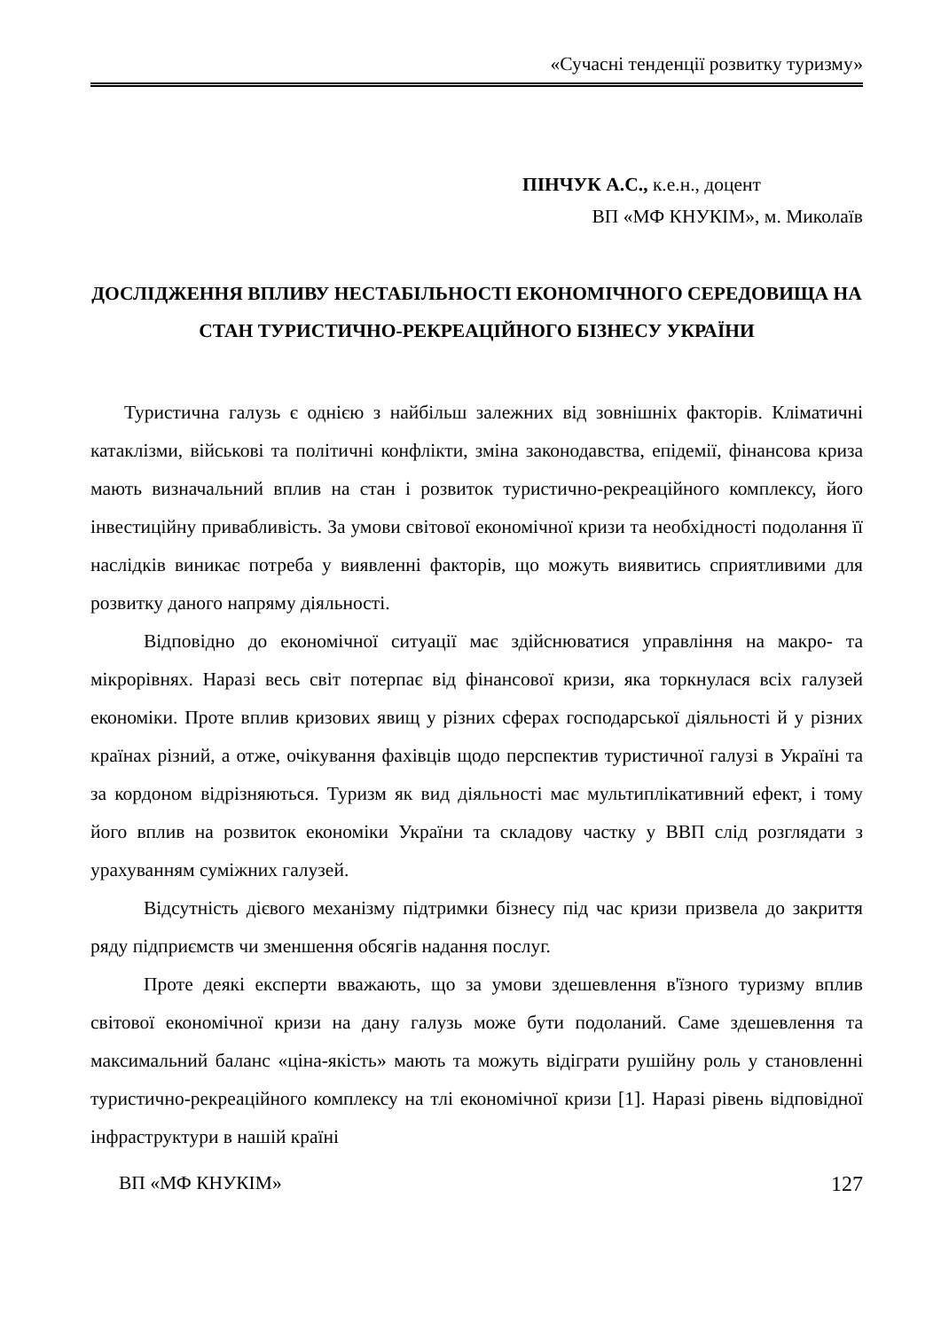«Сучасні тенденції розвитку туризму»
ПІНЧУК А.С., к.е.н., доцент
ВП «МФ КНУКІМ», м. Миколаїв
ДОСЛІДЖЕННЯ ВПЛИВУ НЕСТАБІЛЬНОСТІ ЕКОНОМІЧНОГО СЕРЕДОВИЩА НА СТАН ТУРИСТИЧНО-РЕКРЕАЦІЙНОГО БІЗНЕСУ УКРАЇНИ
Туристична галузь є однією з найбільш залежних від зовнішніх факторів. Кліматичні катаклізми, військові та політичні конфлікти, зміна законодавства, епідемії, фінансова криза мають визначальний вплив на стан і розвиток туристично-рекреаційного комплексу, його інвестиційну привабливість. За умови світової економічної кризи та необхідності подолання її наслідків виникає потреба у виявленні факторів, що можуть виявитись сприятливими для розвитку даного напряму діяльності.
Відповідно до економічної ситуації має здійснюватися управління на макро- та мікрорівнях. Наразі весь світ потерпає від фінансової кризи, яка торкнулася всіх галузей економіки. Проте вплив кризових явищ у різних сферах господарської діяльності й у різних країнах різний, а отже, очікування фахівців щодо перспектив туристичної галузі в Україні та за кордоном відрізняються. Туризм як вид діяльності має мультиплікативний ефект, і тому його вплив на розвиток економіки України та складову частку у ВВП слід розглядати з урахуванням суміжних галузей.
Відсутність дієвого механізму підтримки бізнесу під час кризи призвела до закриття ряду підприємств чи зменшення обсягів надання послуг.
Проте деякі експерти вважають, що за умови здешевлення в'їзного туризму вплив світової економічної кризи на дану галузь може бути подоланий. Саме здешевлення та максимальний баланс «ціна-якість» мають та можуть відіграти рушійну роль у становленні туристично-рекреаційного комплексу на тлі економічної кризи [1]. Наразі рівень відповідної інфраструктури в нашій країні
ВП «МФ КНУКІМ» 127